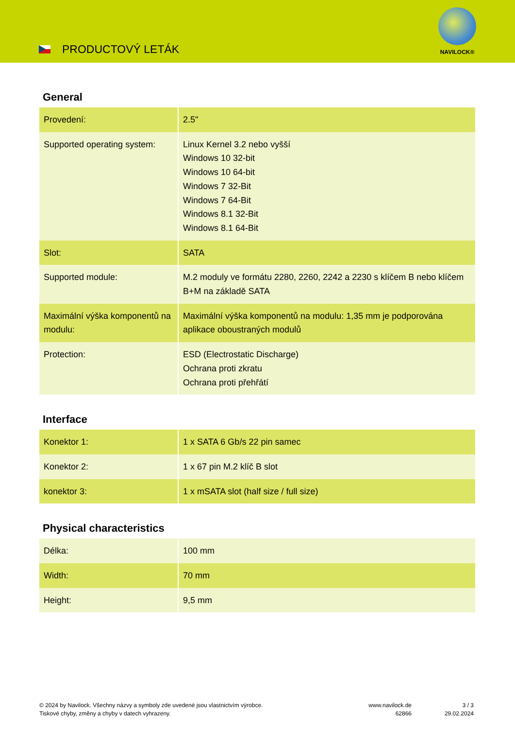PRODUCTOVÝ LETÁK
NAVILOCK®
General
| Provedení: | 2.5" |
| Supported operating system: | Linux Kernel 3.2 nebo vyšší Windows 10 32-bit Windows 10 64-bit Windows 7 32-Bit Windows 7 64-Bit Windows 8.1 32-Bit Windows 8.1 64-Bit |
| Slot: | SATA |
| Supported module: | M.2 moduly ve formátu 2280, 2260, 2242 a 2230 s klíčem B nebo klíčem B+M na základě SATA |
| Maximální výška komponentů na modulu: | Maximální výška komponentů na modulu: 1,35 mm je podporována aplikace oboustraných modulů |
| Protection: | ESD (Electrostatic Discharge) Ochrana proti zkratu Ochrana proti přehřátí |
Interface
| Konektor 1: | 1 x SATA 6 Gb/s 22 pin samec |
| Konektor 2: | 1 x 67 pin M.2 klíč B slot |
| konektor 3: | 1 x mSATA slot (half size / full size) |
Physical characteristics
| Délka: | 100 mm |
| Width: | 70 mm |
| Height: | 9,5 mm |
© 2024 by Navilock. Všechny názvy a symboly zde uvedené jsou vlastnictvím výrobce.
Tiskové chyby, změny a chyby v datech vyhrazeny.
www.navilock.de
62866
3 / 3
29.02.2024